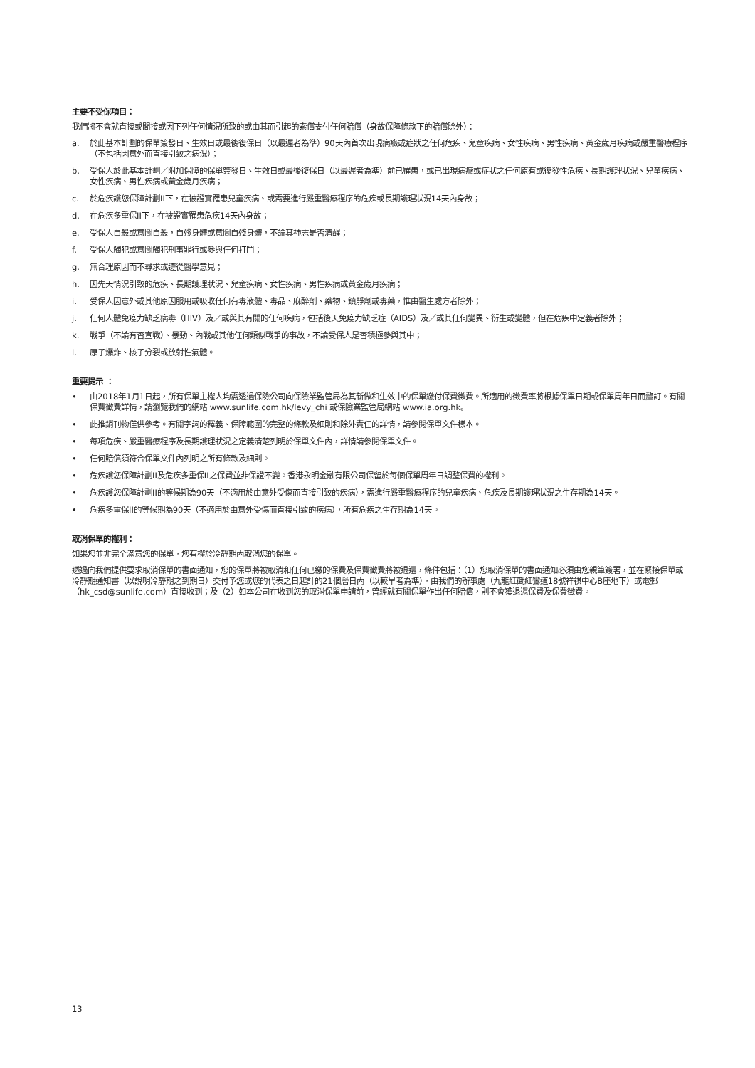主要不受保項目：
我們將不會就直接或間接或因下列任何情況所致的或由其而引起的索償支付任何賠償（身故保障條款下的賠償除外）：
a. 於此基本計劃的保單簽發日、生效日或最後復保日（以最遲者為準）90天內首次出現病癥或症狀之任何危疾、兒童疾病、女性疾病、男性疾病、黃金歲月疾病或嚴重醫療程序（不包括因意外而直接引致之病況）；
b. 受保人於此基本計劃／附加保障的保單簽發日、生效日或最後復保日（以最遲者為準）前已罹患，或已出現病癥或症狀之任何原有或復發性危疾、長期護理狀況、兒童疾病、女性疾病、男性疾病或黃金歲月疾病；
c. 於危疾護您保障計劃II下，在被證實罹患兒童疾病、或需要進行嚴重醫療程序的危疾或長期護理狀況14天內身故；
d. 在危疾多重保II下，在被證實罹患危疾14天內身故；
e. 受保人自殺或意圖自殺，自殘身體或意圖自殘身體，不論其神志是否清醒；
f. 受保人觸犯或意圖觸犯刑事罪行或參與任何打鬥；
g. 無合理原因而不尋求或遵從醫學意見；
h. 因先天情況引致的危疾、長期護理狀況、兒童疾病、女性疾病、男性疾病或黃金歲月疾病；
i. 受保人因意外或其他原因服用或吸收任何有毒液體、毒品、麻醉劑、藥物、鎮靜劑或毒藥，惟由醫生處方者除外；
j. 任何人體免疫力缺乏病毒（HIV）及／或與其有關的任何疾病，包括後天免疫力缺乏症（AIDS）及／或其任何變異、衍生或變體，但在危疾中定義者除外；
k. 戰爭（不論有否宣戰）、暴動、內戰或其他任何類似戰爭的事故，不論受保人是否積極參與其中；
l. 原子爆炸、核子分裂或放射性氣體。
重要提示 ：
• 由2018年1月1日起，所有保單主權人均需透過保險公司向保險業監管局為其新做和生效中的保單繳付保費徵費。所適用的徵費率將根據保單日期或保單周年日而釐訂。有關保費徵費詳情，請瀏覽我們的網站 www.sunlife.com.hk/levy_chi 或保險業監管局網站 www.ia.org.hk。
• 此推銷刊物僅供參考。有關字詞的釋義、保障範圍的完整的條款及細則和除外責任的詳情，請參閱保單文件樣本。
• 每項危疾、嚴重醫療程序及長期護理狀況之定義清楚列明於保單文件內，詳情請參閱保單文件。
• 任何賠償須符合保單文件內列明之所有條款及細則。
• 危疾護您保障計劃II及危疾多重保II之保費並非保證不變。香港永明金融有限公司保留於每個保單周年日調整保費的權利。
• 危疾護您保障計劃II的等候期為90天（不適用於由意外受傷而直接引致的疾病），需進行嚴重醫療程序的兒童疾病、危疾及長期護理狀況之生存期為14天。
• 危疾多重保II的等候期為90天（不適用於由意外受傷而直接引致的疾病），所有危疾之生存期為14天。
取消保單的權利：
如果您並非完全滿意您的保單，您有權於冷靜期內取消您的保單。
透過向我們提供要求取消保單的書面通知，您的保單將被取消和任何已繳的保費及保費徵費將被退還，條件包括：（1）您取消保單的書面通知必須由您親筆簽署，並在緊接保單或冷靜期通知書（以說明冷靜期之到期日）交付予您或您的代表之日起計的21個曆日內（以較早者為準），由我們的辦事處（九龍紅磡紅鸞道18號祥祺中心B座地下）或電郵（hk_csd@sunlife.com）直接收到；及（2）如本公司在收到您的取消保單申請前，曾經就有關保單作出任何賠償，則不會獲退還保費及保費徵費。
13